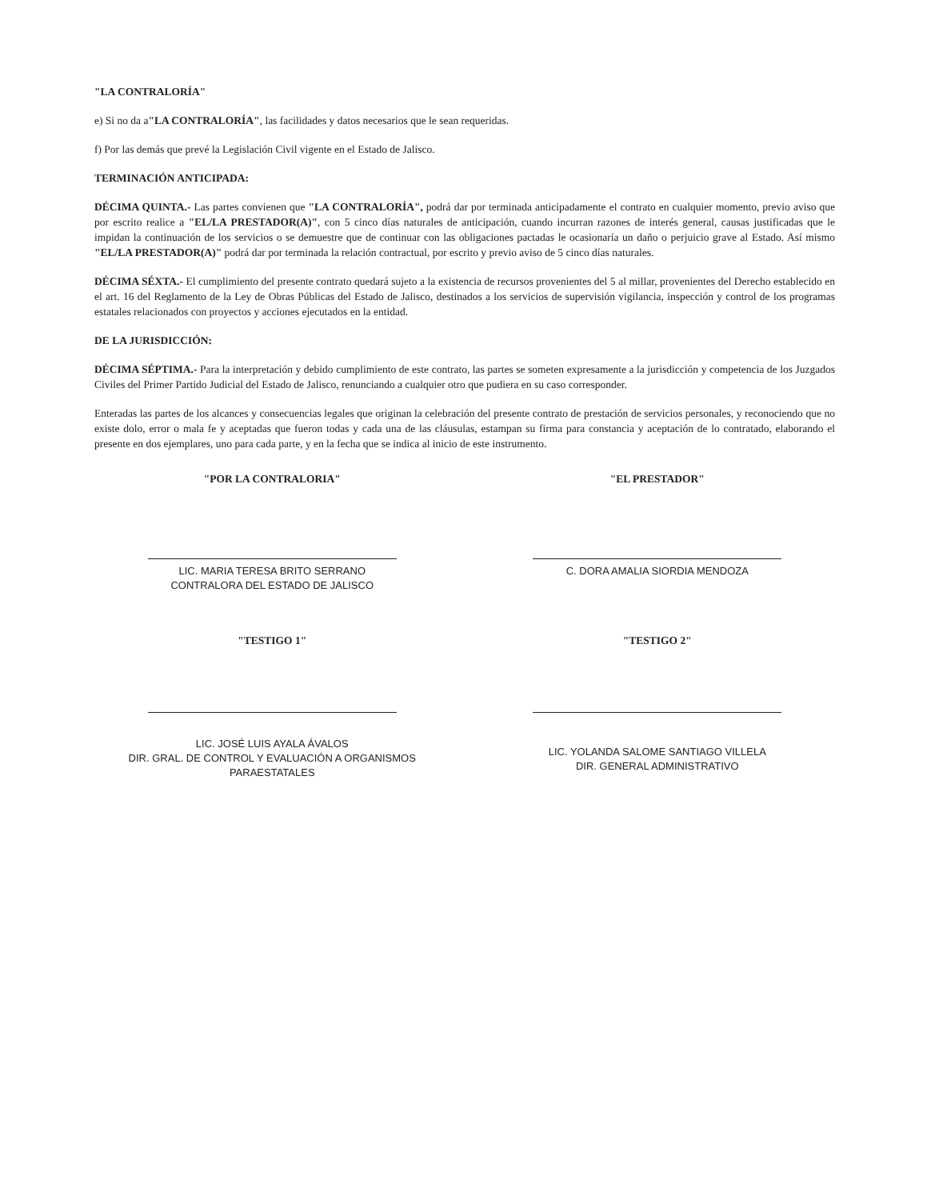"LA CONTRALORÍA"
e) Si no da a"LA CONTRALORÍA", las facilidades y datos necesarios que le sean requeridas.
f) Por las demás que prevé la Legislación Civil vigente en el Estado de Jalisco.
TERMINACIÓN ANTICIPADA:
DÉCIMA QUINTA.- Las partes convienen que "LA CONTRALORÍA", podrá dar por terminada anticipadamente el contrato en cualquier momento, previo aviso que por escrito realice a "EL/LA PRESTADOR(A)", con 5 cinco días naturales de anticipación, cuando incurran razones de interés general, causas justificadas que le impidan la continuación de los servicios o se demuestre que de continuar con las obligaciones pactadas le ocasionaría un daño o perjuicio grave al Estado. Así mismo "EL/LA PRESTADOR(A)" podrá dar por terminada la relación contractual, por escrito y previo aviso de 5 cinco días naturales.
DÉCIMA SÉXTA.- El cumplimiento del presente contrato quedará sujeto a la existencia de recursos provenientes del 5 al millar, provenientes del Derecho establecido en el art. 16 del Reglamento de la Ley de Obras Públicas del Estado de Jalisco, destinados a los servicios de supervisión vigilancia, inspección y control de los programas estatales relacionados con proyectos y acciones ejecutados en la entidad.
DE LA JURISDICCIÓN:
DÉCIMA SÉPTIMA.- Para la interpretación y debido cumplimiento de este contrato, las partes se someten expresamente a la jurisdicción y competencia de los Juzgados Civiles del Primer Partido Judicial del Estado de Jalisco, renunciando a cualquier otro que pudiera en su caso corresponder.
Enteradas las partes de los alcances y consecuencias legales que originan la celebración del presente contrato de prestación de servicios personales, y reconociendo que no existe dolo, error o mala fe y aceptadas que fueron todas y cada una de las cláusulas, estampan su firma para constancia y aceptación de lo contratado, elaborando el presente en dos ejemplares, uno para cada parte, y en la fecha que se indica al inicio de este instrumento.
"POR LA CONTRALORIA"
LIC. MARIA TERESA BRITO SERRANO
CONTRALORA DEL ESTADO DE JALISCO
"EL PRESTADOR"
C. DORA AMALIA SIORDIA MENDOZA
"TESTIGO 1"
LIC. JOSÉ LUIS AYALA ÁVALOS
DIR. GRAL. DE CONTROL Y EVALUACIÓN A ORGANISMOS PARAESTATALES
"TESTIGO 2"
LIC. YOLANDA SALOME SANTIAGO VILLELA
DIR. GENERAL ADMINISTRATIVO